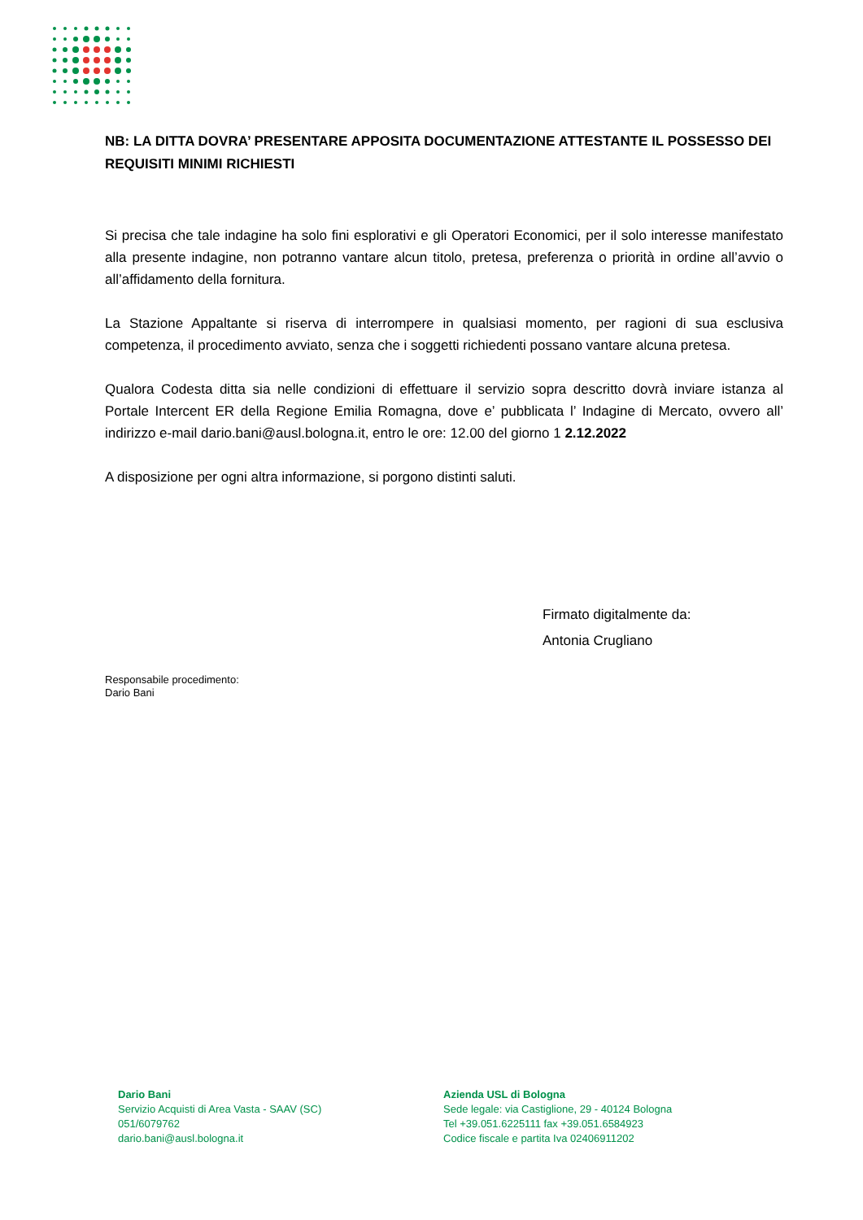NB: LA DITTA DOVRA’ PRESENTARE APPOSITA DOCUMENTAZIONE ATTESTANTE IL POSSESSO DEI REQUISITI MINIMI RICHIESTI
Si precisa che tale indagine ha solo fini esplorativi e gli Operatori Economici, per il solo interesse manifestato alla presente indagine, non potranno vantare alcun titolo, pretesa, preferenza o priorità in ordine all’avvio o all’affidamento della fornitura.
La Stazione Appaltante si riserva di interrompere in qualsiasi momento, per ragioni di sua esclusiva competenza, il procedimento avviato, senza che i soggetti richiedenti possano vantare alcuna pretesa.
Qualora Codesta ditta sia nelle condizioni di effettuare il servizio sopra descritto dovrà inviare istanza al Portale Intercent ER della Regione Emilia Romagna, dove e’ pubblicata l’ Indagine di Mercato, ovvero all’ indirizzo e-mail dario.bani@ausl.bologna.it, entro le ore: 12.00 del giorno 1 2.12.2022
A disposizione per ogni altra informazione, si porgono distinti saluti.
Firmato digitalmente da:
Antonia Crugliano
Responsabile procedimento:
Dario Bani
Dario Bani
Servizio Acquisti di Area Vasta - SAAV (SC)
051/6079762
dario.bani@ausl.bologna.it
Azienda USL di Bologna
Sede legale: via Castiglione, 29 - 40124 Bologna
Tel +39.051.6225111 fax +39.051.6584923
Codice fiscale e partita Iva 02406911202